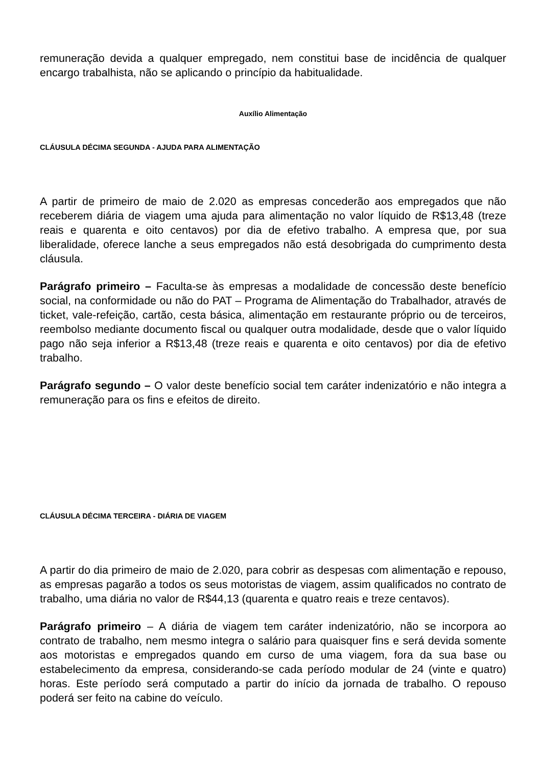remuneração devida a qualquer empregado, nem constitui base de incidência de qualquer encargo trabalhista, não se aplicando o princípio da habitualidade.
Auxílio Alimentação
CLÁUSULA DÉCIMA SEGUNDA - AJUDA PARA ALIMENTAÇÃO
A partir de primeiro de maio de 2.020 as empresas concederão aos empregados que não receberem diária de viagem uma ajuda para alimentação no valor líquido de R$13,48 (treze reais e quarenta e oito centavos) por dia de efetivo trabalho. A empresa que, por sua liberalidade, oferece lanche a seus empregados não está desobrigada do cumprimento desta cláusula.
Parágrafo primeiro – Faculta-se às empresas a modalidade de concessão deste benefício social, na conformidade ou não do PAT – Programa de Alimentação do Trabalhador, através de ticket, vale-refeição, cartão, cesta básica, alimentação em restaurante próprio ou de terceiros, reembolso mediante documento fiscal ou qualquer outra modalidade, desde que o valor líquido pago não seja inferior a R$13,48 (treze reais e quarenta e oito centavos) por dia de efetivo trabalho.
Parágrafo segundo – O valor deste benefício social tem caráter indenizatório e não integra a remuneração para os fins e efeitos de direito.
CLÁUSULA DÉCIMA TERCEIRA - DIÁRIA DE VIAGEM
A partir do dia primeiro de maio de 2.020, para cobrir as despesas com alimentação e repouso, as empresas pagarão a todos os seus motoristas de viagem, assim qualificados no contrato de trabalho, uma diária no valor de R$44,13 (quarenta e quatro reais e treze centavos).
Parágrafo primeiro – A diária de viagem tem caráter indenizatório, não se incorpora ao contrato de trabalho, nem mesmo integra o salário para quaisquer fins e será devida somente aos motoristas e empregados quando em curso de uma viagem, fora da sua base ou estabelecimento da empresa, considerando-se cada período modular de 24 (vinte e quatro) horas. Este período será computado a partir do início da jornada de trabalho. O repouso poderá ser feito na cabine do veículo.